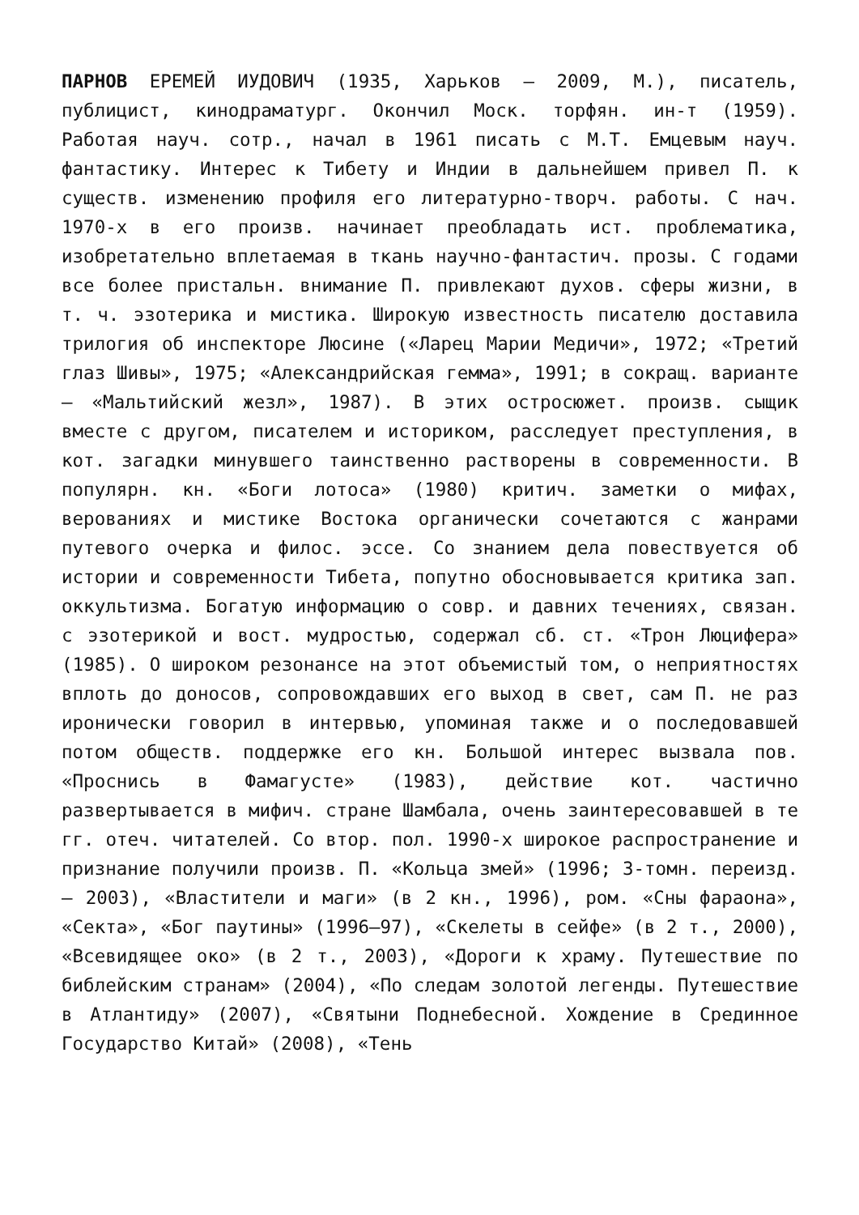ПАРНОВ ЕРЕМЕЙ ИУДОВИЧ (1935, Харьков – 2009, М.), писатель, публицист, кинодраматург. Окончил Моск. торфян. ин-т (1959). Работая науч. сотр., начал в 1961 писать с М.Т. Емцевым науч. фантастику. Интерес к Тибету и Индии в дальнейшем привел П. к существ. изменению профиля его литературно-творч. работы. С нач. 1970-х в его произв. начинает преобладать ист. проблематика, изобретательно вплетаемая в ткань научно-фантастич. прозы. С годами все более пристальн. внимание П. привлекают духов. сферы жизни, в т. ч. эзотерика и мистика. Широкую известность писателю доставила трилогия об инспекторе Люсине («Ларец Марии Медичи», 1972; «Третий глаз Шивы», 1975; «Александрийская гемма», 1991; в сокращ. варианте – «Мальтийский жезл», 1987). В этих остросюжет. произв. сыщик вместе с другом, писателем и историком, расследует преступления, в кот. загадки минувшего таинственно растворены в современности. В популярн. кн. «Боги лотоса» (1980) критич. заметки о мифах, верованиях и мистике Востока органически сочетаются с жанрами путевого очерка и филос. эссе. Со знанием дела повествуется об истории и современности Тибета, попутно обосновывается критика зап. оккультизма. Богатую информацию о совр. и давних течениях, связан. с эзотерикой и вост. мудростью, содержал сб. ст. «Трон Люцифера» (1985). О широком резонансе на этот объемистый том, о неприятностях вплоть до доносов, сопровождавших его выход в свет, сам П. не раз иронически говорил в интервью, упоминая также и о последовавшей потом обществ. поддержке его кн. Большой интерес вызвала пов. «Проснись в Фамагусте» (1983), действие кот. частично развертывается в мифич. стране Шамбала, очень заинтересовавшей в те гг. отеч. читателей. Со втор. пол. 1990-х широкое распространение и признание получили произв. П. «Кольца змей» (1996; 3-томн. переизд. – 2003), «Властители и маги» (в 2 кн., 1996), ром. «Сны фараона», «Секта», «Бог паутины» (1996–97), «Скелеты в сейфе» (в 2 т., 2000), «Всевидящее око» (в 2 т., 2003), «Дороги к храму. Путешествие по библейским странам» (2004), «По следам золотой легенды. Путешествие в Атлантиду» (2007), «Святыни Поднебесной. Хождение в Срединное Государство Китай» (2008), «Тень